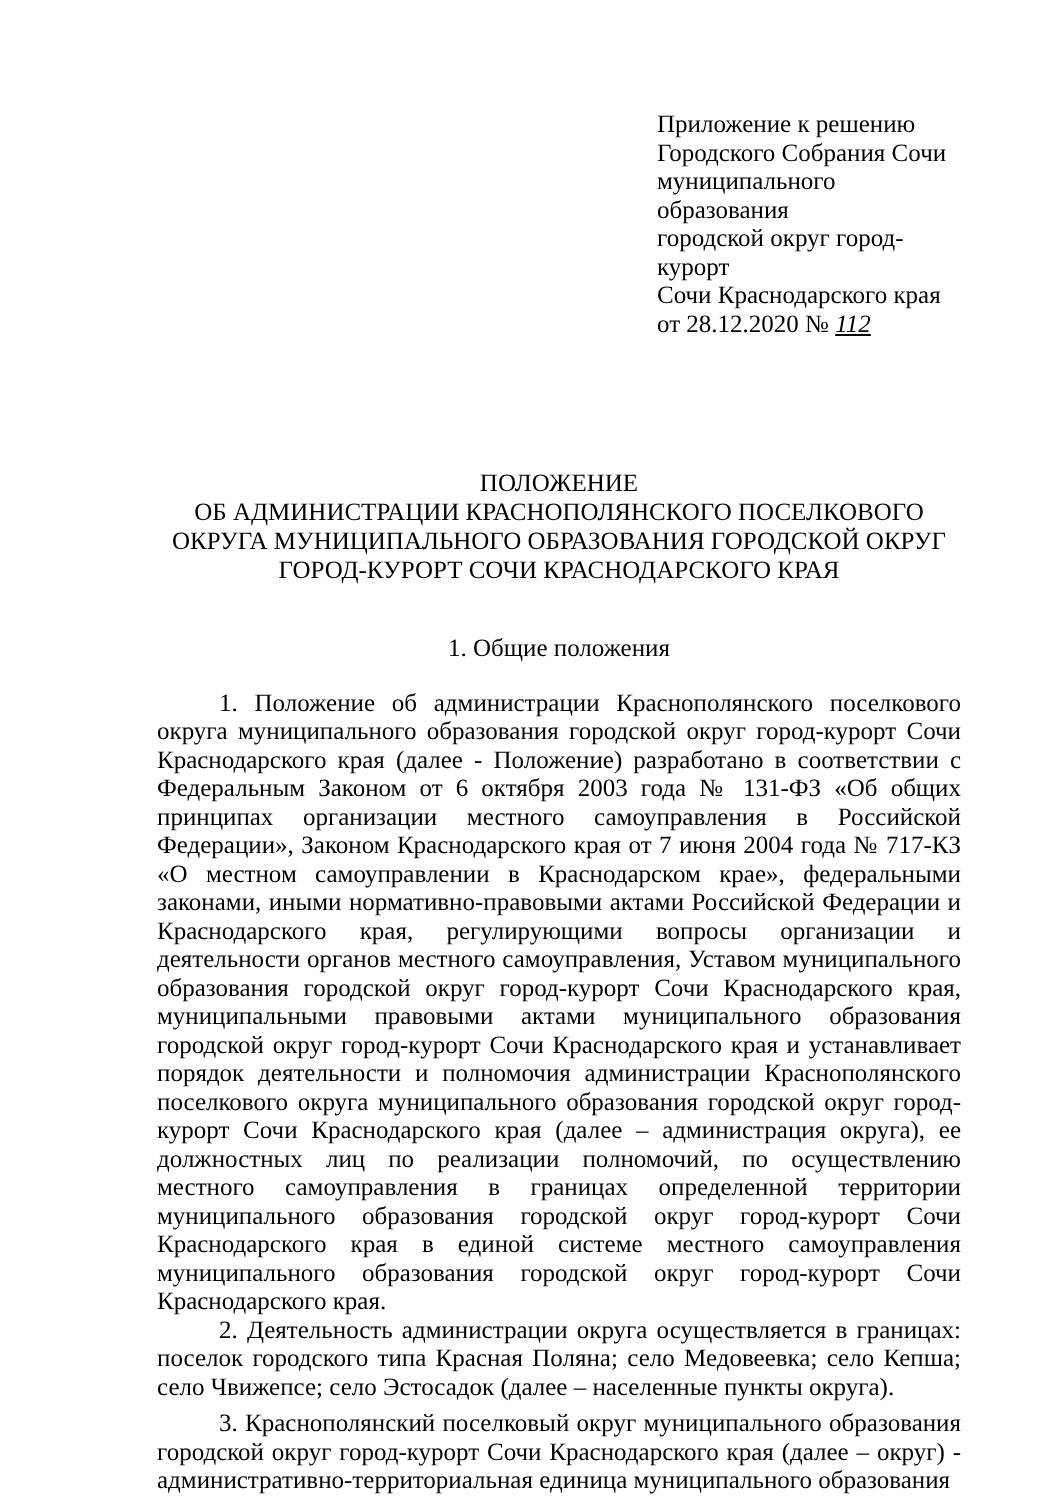Приложение к решению
Городского Собрания Сочи
муниципального образования
городской округ город-курорт
Сочи Краснодарского края
от 28.12.2020 № 112
ПОЛОЖЕНИЕ
ОБ АДМИНИСТРАЦИИ КРАСНОПОЛЯНСКОГО ПОСЕЛКОВОГО
ОКРУГА МУНИЦИПАЛЬНОГО ОБРАЗОВАНИЯ ГОРОДСКОЙ ОКРУГ
ГОРОД-КУРОРТ СОЧИ КРАСНОДАРСКОГО КРАЯ
1. Общие положения
1. Положение об администрации Краснополянского поселкового округа муниципального образования городской округ город-курорт Сочи Краснодарского края (далее - Положение) разработано в соответствии с Федеральным Законом от 6 октября 2003 года № 131-ФЗ «Об общих принципах организации местного самоуправления в Российской Федерации», Законом Краснодарского края от 7 июня 2004 года № 717-КЗ «О местном самоуправлении в Краснодарском крае», федеральными законами, иными нормативно-правовыми актами Российской Федерации и Краснодарского края, регулирующими вопросы организации и деятельности органов местного самоуправления, Уставом муниципального образования городской округ город-курорт Сочи Краснодарского края, муниципальными правовыми актами муниципального образования городской округ город-курорт Сочи Краснодарского края и устанавливает порядок деятельности и полномочия администрации Краснополянского поселкового округа муниципального образования городской округ город-курорт Сочи Краснодарского края (далее – администрация округа), ее должностных лиц по реализации полномочий, по осуществлению местного самоуправления в границах определенной территории муниципального образования городской округ город-курорт Сочи Краснодарского края в единой системе местного самоуправления муниципального образования городской округ город-курорт Сочи Краснодарского края.
2. Деятельность администрации округа осуществляется в границах: поселок городского типа Красная Поляна; село Медовеевка; село Кепша; село Чвижепсе; село Эстосадок (далее – населенные пункты округа).
3. Краснополянский поселковый округ муниципального образования городской округ город-курорт Сочи Краснодарского края (далее – округ) - административно-территориальная единица муниципального образования